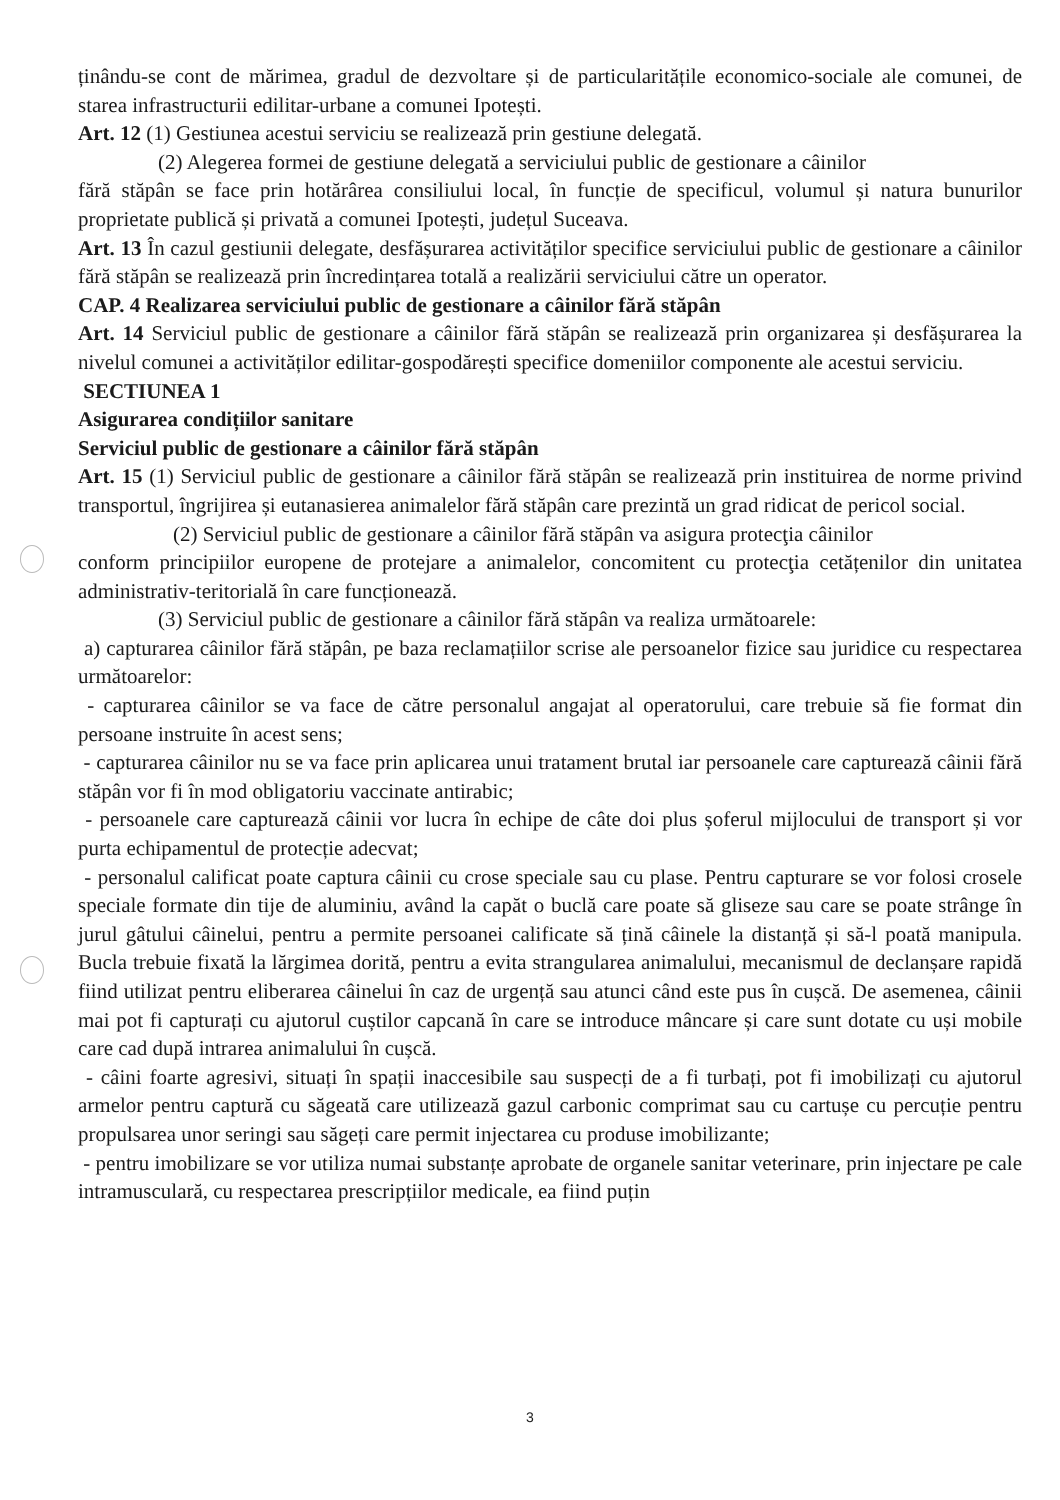ținându-se cont de mărimea, gradul de dezvoltare și de particularitățile economico-sociale ale comunei, de starea infrastructurii edilitar-urbane a comunei Ipotești.
Art. 12 (1) Gestiunea acestui serviciu se realizează prin gestiune delegată.
(2) Alegerea formei de gestiune delegată a serviciului public de gestionare a câinilor
fără stăpân se face prin hotărârea consiliului local, în funcție de specificul, volumul și natura bunurilor proprietate publică și privată a comunei Ipotești, județul Suceava.
Art. 13 În cazul gestiunii delegate, desfășurarea activităților specifice serviciului public de gestionare a câinilor fără stăpân se realizează prin încredințarea totală a realizării serviciului către un operator.
CAP. 4 Realizarea serviciului public de gestionare a câinilor fără stăpân
Art. 14 Serviciul public de gestionare a câinilor fără stăpân se realizează prin organizarea și desfășurarea la nivelul comunei a activităților edilitar-gospodărești specifice domeniilor componente ale acestui serviciu.
SECTIUNEA 1
Asigurarea condițiilor sanitare
Serviciul public de gestionare a câinilor fără stăpân
Art. 15 (1) Serviciul public de gestionare a câinilor fără stăpân se realizează prin instituirea de norme privind transportul, îngrijirea și eutanasierea animalelor fără stăpân care prezintă un grad ridicat de pericol social.
(2) Serviciul public de gestionare a câinilor fără stăpân va asigura protecţia câinilor
conform principiilor europene de protejare a animalelor, concomitent cu protecţia cetățenilor din unitatea administrativ-teritorială în care funcționează.
(3) Serviciul public de gestionare a câinilor fără stăpân va realiza următoarele:
a) capturarea câinilor fără stăpân, pe baza reclamațiilor scrise ale persoanelor fizice sau juridice cu respectarea următoarelor:
- capturarea câinilor se va face de către personalul angajat al operatorului, care trebuie să fie format din persoane instruite în acest sens;
- capturarea câinilor nu se va face prin aplicarea unui tratament brutal iar persoanele care capturează câinii fără stăpân vor fi în mod obligatoriu vaccinate antirabic;
- persoanele care capturează câinii vor lucra în echipe de câte doi plus șoferul mijlocului de transport și vor purta echipamentul de protecție adecvat;
- personalul calificat poate captura câinii cu crose speciale sau cu plase. Pentru capturare se vor folosi crosele speciale formate din tije de aluminiu, având la capăt o buclă care poate să gliseze sau care se poate strânge în jurul gâtului câinelui, pentru a permite persoanei calificate să țină câinele la distanță și să-l poată manipula. Bucla trebuie fixată la lărgimea dorită, pentru a evita strangularea animalului, mecanismul de declanșare rapidă fiind utilizat pentru eliberarea câinelui în caz de urgență sau atunci când este pus în cușcă. De asemenea, câinii mai pot fi capturați cu ajutorul cuștilor capcană în care se introduce mâncare și care sunt dotate cu uși mobile care cad după intrarea animalului în cușcă.
- câini foarte agresivi, situați în spații inaccesibile sau suspecți de a fi turbați, pot fi imobilizați cu ajutorul armelor pentru captură cu săgeată care utilizează gazul carbonic comprimat sau cu cartușe cu percuție pentru propulsarea unor seringi sau săgeți care permit injectarea cu produse imobilizante;
- pentru imobilizare se vor utiliza numai substanțe aprobate de organele sanitar veterinare, prin injectare pe cale intramusculară, cu respectarea prescripțiilor medicale, ea fiind puțin
3